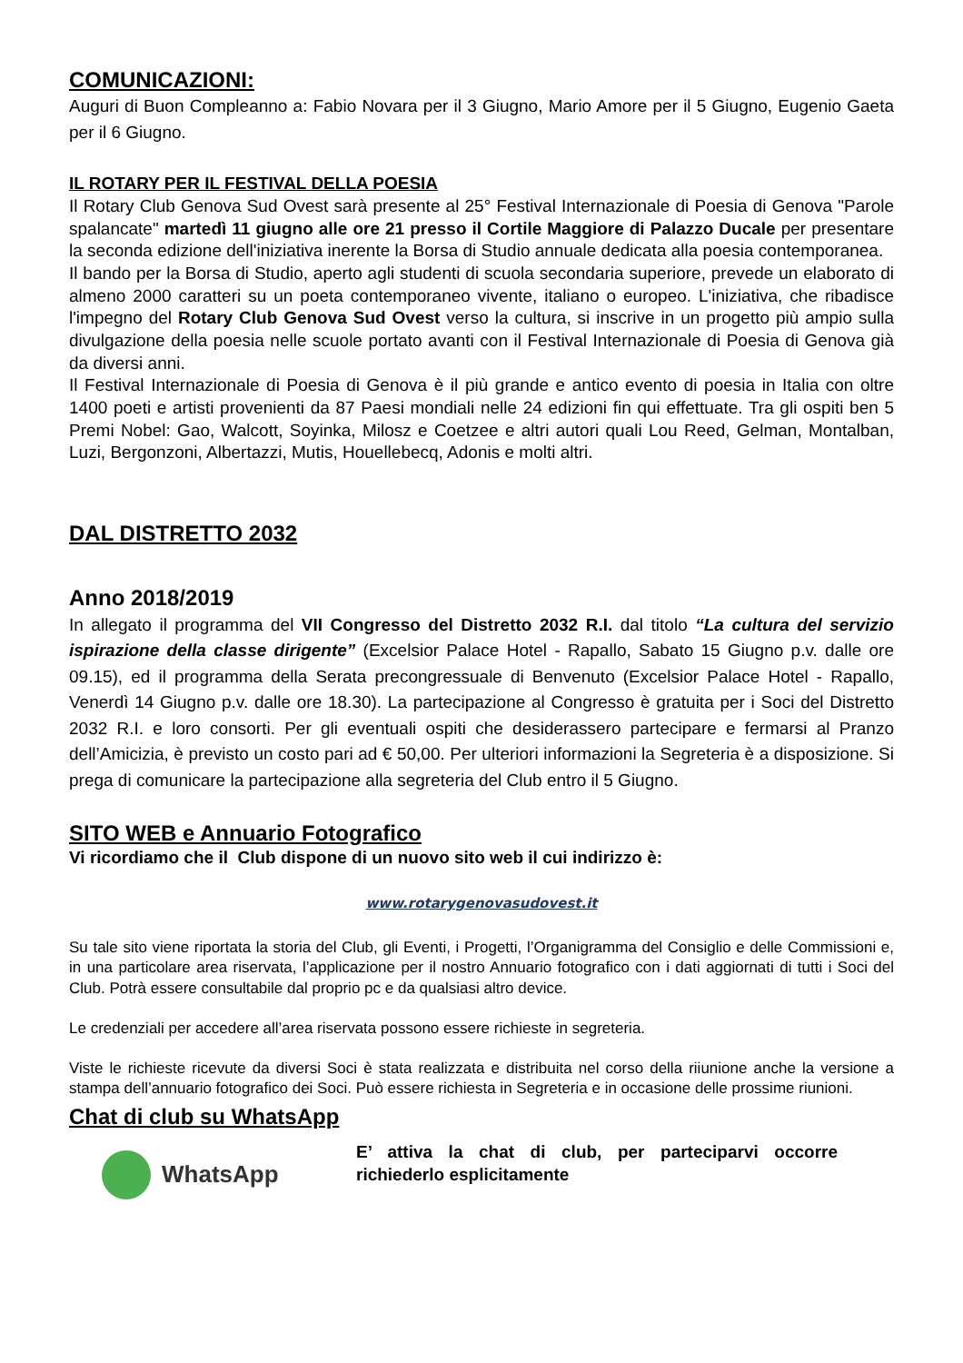COMUNICAZIONI:
Auguri di Buon Compleanno a: Fabio Novara per il 3 Giugno, Mario Amore per il 5 Giugno, Eugenio Gaeta per il 6 Giugno.
IL ROTARY PER IL FESTIVAL DELLA POESIA
Il Rotary Club Genova Sud Ovest sarà presente al 25° Festival Internazionale di Poesia di Genova "Parole spalancate" martedì 11 giugno alle ore 21 presso il Cortile Maggiore di Palazzo Ducale per presentare la seconda edizione dell'iniziativa inerente la Borsa di Studio annuale dedicata alla poesia contemporanea.
Il bando per la Borsa di Studio, aperto agli studenti di scuola secondaria superiore, prevede un elaborato di almeno 2000 caratteri su un poeta contemporaneo vivente, italiano o europeo. L'iniziativa, che ribadisce l'impegno del Rotary Club Genova Sud Ovest verso la cultura, si inscrive in un progetto più ampio sulla divulgazione della poesia nelle scuole portato avanti con il Festival Internazionale di Poesia di Genova già da diversi anni.
Il Festival Internazionale di Poesia di Genova è il più grande e antico evento di poesia in Italia con oltre 1400 poeti e artisti provenienti da 87 Paesi mondiali nelle 24 edizioni fin qui effettuate. Tra gli ospiti ben 5 Premi Nobel: Gao, Walcott, Soyinka, Milosz e Coetzee e altri autori quali Lou Reed, Gelman, Montalban, Luzi, Bergonzoni, Albertazzi, Mutis, Houellebecq, Adonis e molti altri.
DAL DISTRETTO 2032
Anno 2018/2019
In allegato il programma del VII Congresso del Distretto 2032 R.I. dal titolo “La cultura del servizio ispirazione della classe dirigente” (Excelsior Palace Hotel - Rapallo, Sabato 15 Giugno p.v. dalle ore 09.15), ed il programma della Serata precongressuale di Benvenuto (Excelsior Palace Hotel - Rapallo, Venerdì 14 Giugno p.v. dalle ore 18.30). La partecipazione al Congresso è gratuita per i Soci del Distretto 2032 R.I. e loro consorti. Per gli eventuali ospiti che desiderassero partecipare e fermarsi al Pranzo dell’Amicizia, è previsto un costo pari ad € 50,00. Per ulteriori informazioni la Segreteria è a disposizione. Si prega di comunicare la partecipazione alla segreteria del Club entro il 5 Giugno.
SITO WEB e Annuario Fotografico
Vi ricordiamo che il Club dispone di un nuovo sito web il cui indirizzo è:
www.rotarygenovasudovest.it
Su tale sito viene riportata la storia del Club, gli Eventi, i Progetti, l’Organigramma del Consiglio e delle Commissioni e, in una particolare area riservata, l’applicazione per il nostro Annuario fotografico con i dati aggiornati di tutti i Soci del Club. Potrà essere consultabile dal proprio pc e da qualsiasi altro device.
Le credenziali per accedere all’area riservata possono essere richieste in segreteria.
Viste le richieste ricevute da diversi Soci è stata realizzata e distribuita nel corso della riiunione anche la versione a stampa dell’annuario fotografico dei Soci. Può essere richiesta in Segreteria e in occasione delle prossime riunioni.
Chat di club su WhatsApp
WhatsApp
E’ attiva la chat di club, per parteciparvi occorre richiederlo esplicitamente